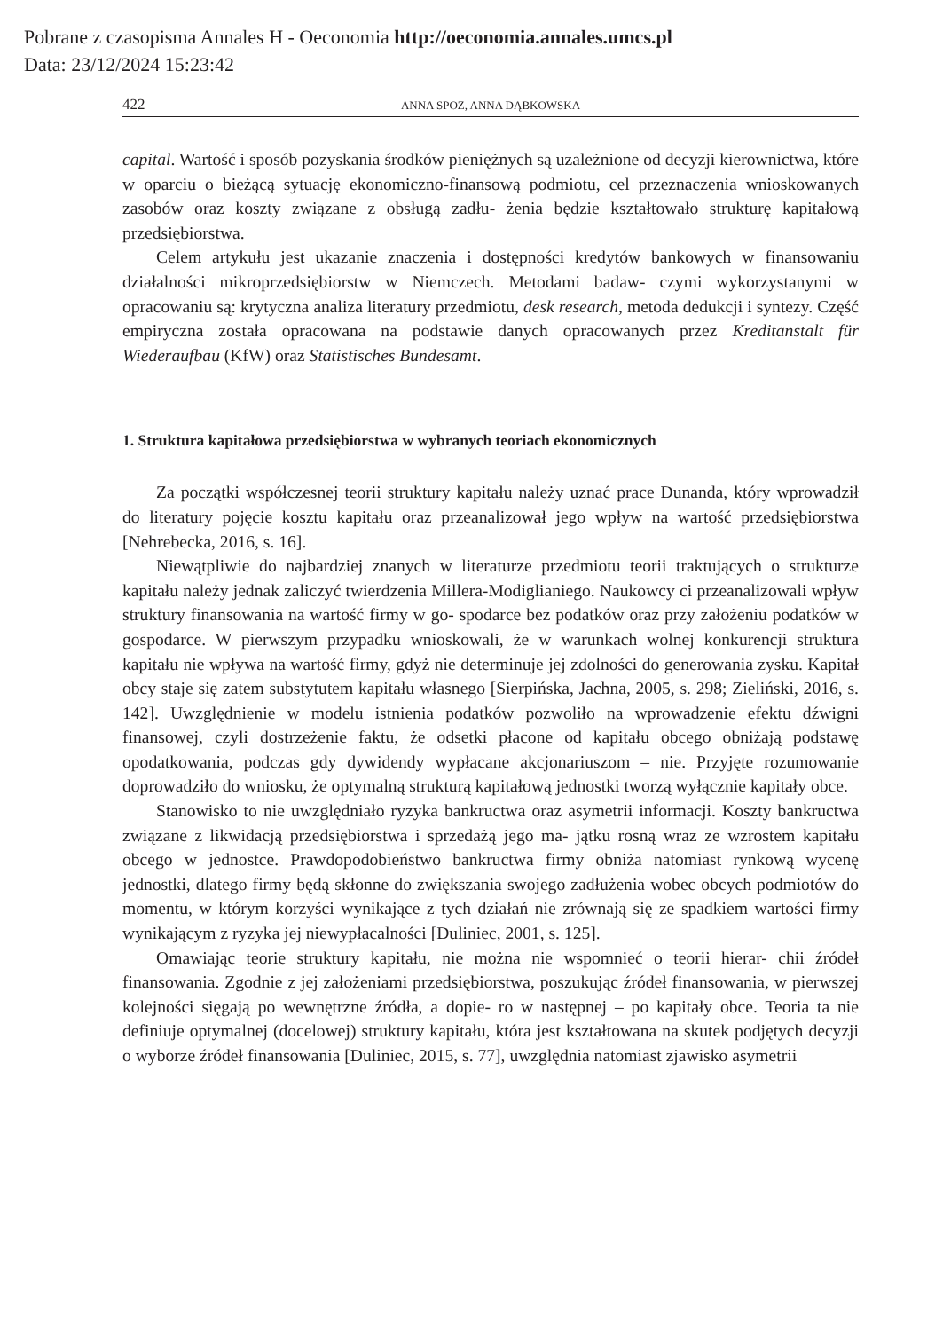Pobrane z czasopisma Annales H - Oeconomia http://oeconomia.annales.umcs.pl
Data: 23/12/2024 15:23:42
422 ANNA SPOZ, ANNA DĄBKOWSKA
capital. Wartość i sposób pozyskania środków pieniężnych są uzależnione od decyzji kierownictwa, które w oparciu o bieżącą sytuację ekonomiczno-finansową podmiotu, cel przeznaczenia wnioskowanych zasobów oraz koszty związane z obsługą zadłu- żenia będzie kształtowało strukturę kapitałową przedsiębiorstwa.
Celem artykułu jest ukazanie znaczenia i dostępności kredytów bankowych w finansowaniu działalności mikroprzedsiębiorstw w Niemczech. Metodami badaw- czymi wykorzystanymi w opracowaniu są: krytyczna analiza literatury przedmiotu, desk research, metoda dedukcji i syntezy. Część empiryczna została opracowana na podstawie danych opracowanych przez Kreditanstalt für Wiederaufbau (KfW) oraz Statistisches Bundesamt.
1. Struktura kapitałowa przedsiębiorstwa w wybranych teoriach ekonomicznych
Za początki współczesnej teorii struktury kapitału należy uznać prace Dunanda, który wprowadził do literatury pojęcie kosztu kapitału oraz przeanalizował jego wpływ na wartość przedsiębiorstwa [Nehrebecka, 2016, s. 16].
Niewątpliwie do najbardziej znanych w literaturze przedmiotu teorii traktujących o strukturze kapitału należy jednak zaliczyć twierdzenia Millera-Modiglianiego. Naukowcy ci przeanalizowali wpływ struktury finansowania na wartość firmy w go- spodarce bez podatków oraz przy założeniu podatków w gospodarce. W pierwszym przypadku wnioskowali, że w warunkach wolnej konkurencji struktura kapitału nie wpływa na wartość firmy, gdyż nie determinuje jej zdolności do generowania zysku. Kapitał obcy staje się zatem substytutem kapitału własnego [Sierpińska, Jachna, 2005, s. 298; Zieliński, 2016, s. 142]. Uwzględnienie w modelu istnienia podatków pozwoliło na wprowadzenie efektu dźwigni finansowej, czyli dostrzeżenie faktu, że odsetki płacone od kapitału obcego obniżają podstawę opodatkowania, podczas gdy dywidendy wypłacane akcjonariuszom – nie. Przyjęte rozumowanie doprowadziło do wniosku, że optymalną strukturą kapitałową jednostki tworzą wyłącznie kapitały obce.
Stanowisko to nie uwzględniało ryzyka bankructwa oraz asymetrii informacji. Koszty bankructwa związane z likwidacją przedsiębiorstwa i sprzedażą jego ma- jątku rosną wraz ze wzrostem kapitału obcego w jednostce. Prawdopodobieństwo bankructwa firmy obniża natomiast rynkową wycenę jednostki, dlatego firmy będą skłonne do zwiększania swojego zadłużenia wobec obcych podmiotów do momentu, w którym korzyści wynikające z tych działań nie zrównają się ze spadkiem wartości firmy wynikającym z ryzyka jej niewypłacalności [Duliniec, 2001, s. 125].
Omawiając teorie struktury kapitału, nie można nie wspomnieć o teorii hierar- chii źródeł finansowania. Zgodnie z jej założeniami przedsiębiorstwa, poszukując źródeł finansowania, w pierwszej kolejności sięgają po wewnętrzne źródła, a dopie- ro w następnej – po kapitały obce. Teoria ta nie definiuje optymalnej (docelowej) struktury kapitału, która jest kształtowana na skutek podjętych decyzji o wyborze źródeł finansowania [Duliniec, 2015, s. 77], uwzględnia natomiast zjawisko asymetrii